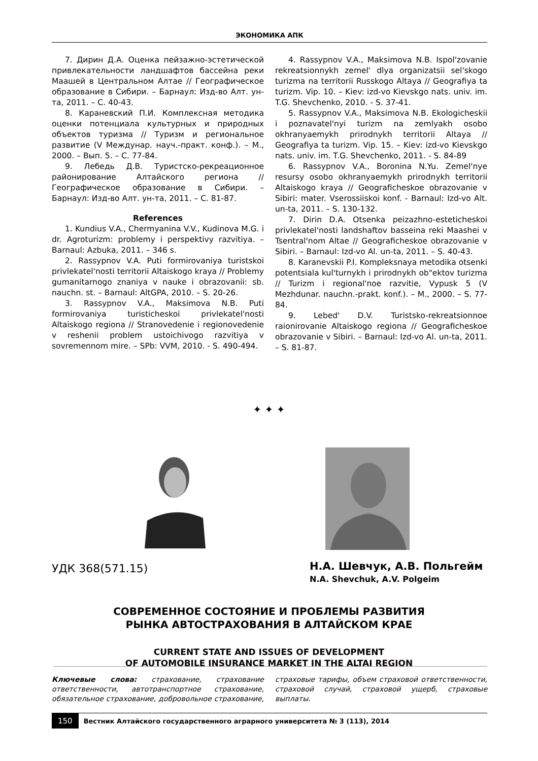ЭКОНОМИКА АПК
7. Дирин Д.А. Оценка пейзажно-эстетической привлекательности ландшафтов бассейна реки Маашей в Центральном Алтае // Географическое образование в Сибири. – Барнаул: Изд-во Алт. ун-та, 2011. – С. 40-43.
8. Караневский П.И. Комплексная методика оценки потенциала культурных и природных объектов туризма // Туризм и региональное развитие (V Междунар. науч.-практ. конф.). – М., 2000. – Вып. 5. – С. 77-84.
9. Лебедь Д.В. Туристско-рекреационное районирование Алтайского региона // Географическое образование в Сибири. – Барнаул: Изд-во Алт. ун-та, 2011. – С. 81-87.
References
1. Kundius V.A., Chermyanina V.V., Kudinova M.G. i dr. Agroturizm: problemy i perspektivy razvitiya. – Barnaul: Azbuka, 2011. – 346 s.
2. Rassypnov V.A. Puti formirovaniya turistskoi privlekatel'nosti territorii Altaiskogo kraya // Problemy gumanitarnogo znaniya v nauke i obrazovanii: sb. nauchn. st. – Barnaul: AltGPA, 2010. – S. 20-26.
3. Rassypnov V.A., Maksimova N.B. Puti formirovaniya turisticheskoi privlekatel'nosti Altaiskogo regiona // Stranovedenie i regionovedenie v reshenii problem ustoichivogo razvitiya v sovremennom mire. – SPb: VVM, 2010. - S. 490-494.
4. Rassypnov V.A., Maksimova N.B. Ispol'zovanie rekreatsionnykh zemel' dlya organizatsii sel'skogo turizma na territorii Russkogo Altaya // Geografiya ta turizm. Vip. 10. – Kiev: izd-vo Kievskgo nats. univ. im. T.G. Shevchenko, 2010. - S. 37-41.
5. Rassypnov V.A., Maksimova N.B. Ekologicheskii i poznavatel'nyi turizm na zemlyakh osobo okhranyaemykh prirodnykh territorii Altaya // Geografiya ta turizm. Vip. 15. – Kiev: izd-vo Kievskgo nats. univ. im. T.G. Shevchenko, 2011. - S. 84-89
6. Rassypnov V.A., Boronina N.Yu. Zemel'nye resursy osobo okhranyaemykh prirodnykh territorii Altaiskogo kraya // Geograficheskoe obrazovanie v Sibiri: mater. Vserossiiskoi konf. - Barnaul: Izd-vo Alt. un-ta, 2011. – S. 130-132.
7. Dirin D.A. Otsenka peizazhno-esteticheskoi privlekatel'nosti landshaftov basseina reki Maashei v Tsentral'nom Altae // Geograficheskoe obrazovanie v Sibiri. – Barnaul: Izd-vo Al. un-ta, 2011. – S. 40-43.
8. Karanevskii P.I. Kompleksnaya metodika otsenki potentsiala kul'turnykh i prirodnykh ob"ektov turizma // Turizm i regional'noe razvitie, Vypusk 5 (V Mezhdunar. nauchn.-prakt. konf.). – M., 2000. – S. 77-84.
9. Lebed' D.V. Turistsko-rekreatsionnoe raionirovanie Altaiskogo regiona // Geograficheskoe obrazovanie v Sibiri. – Barnaul: Izd-vo Al. un-ta, 2011. – S. 81-87.
✦ ✦ ✦
УДК 368(571.15)
Н.А. Шевчук, А.В. Польгейм
N.A. Shevchuk, A.V. Polgeim
СОВРЕМЕННОЕ СОСТОЯНИЕ И ПРОБЛЕМЫ РАЗВИТИЯ
РЫНКА АВТОСТРАХОВАНИЯ В АЛТАЙСКОМ КРАЕ
CURRENT STATE AND ISSUES OF DEVELOPMENT
OF AUTOMOBILE INSURANCE MARKET IN THE ALTAI REGION
Ключевые слова: страхование, страхование ответственности, автотранспортное страхование, обязательное страхование, добровольное страхование, страховые тарифы, объем страховой ответственности, страховой случай, страховой ущерб, страховые выплаты.
150 Вестник Алтайского государственного аграрного университета № 3 (113), 2014